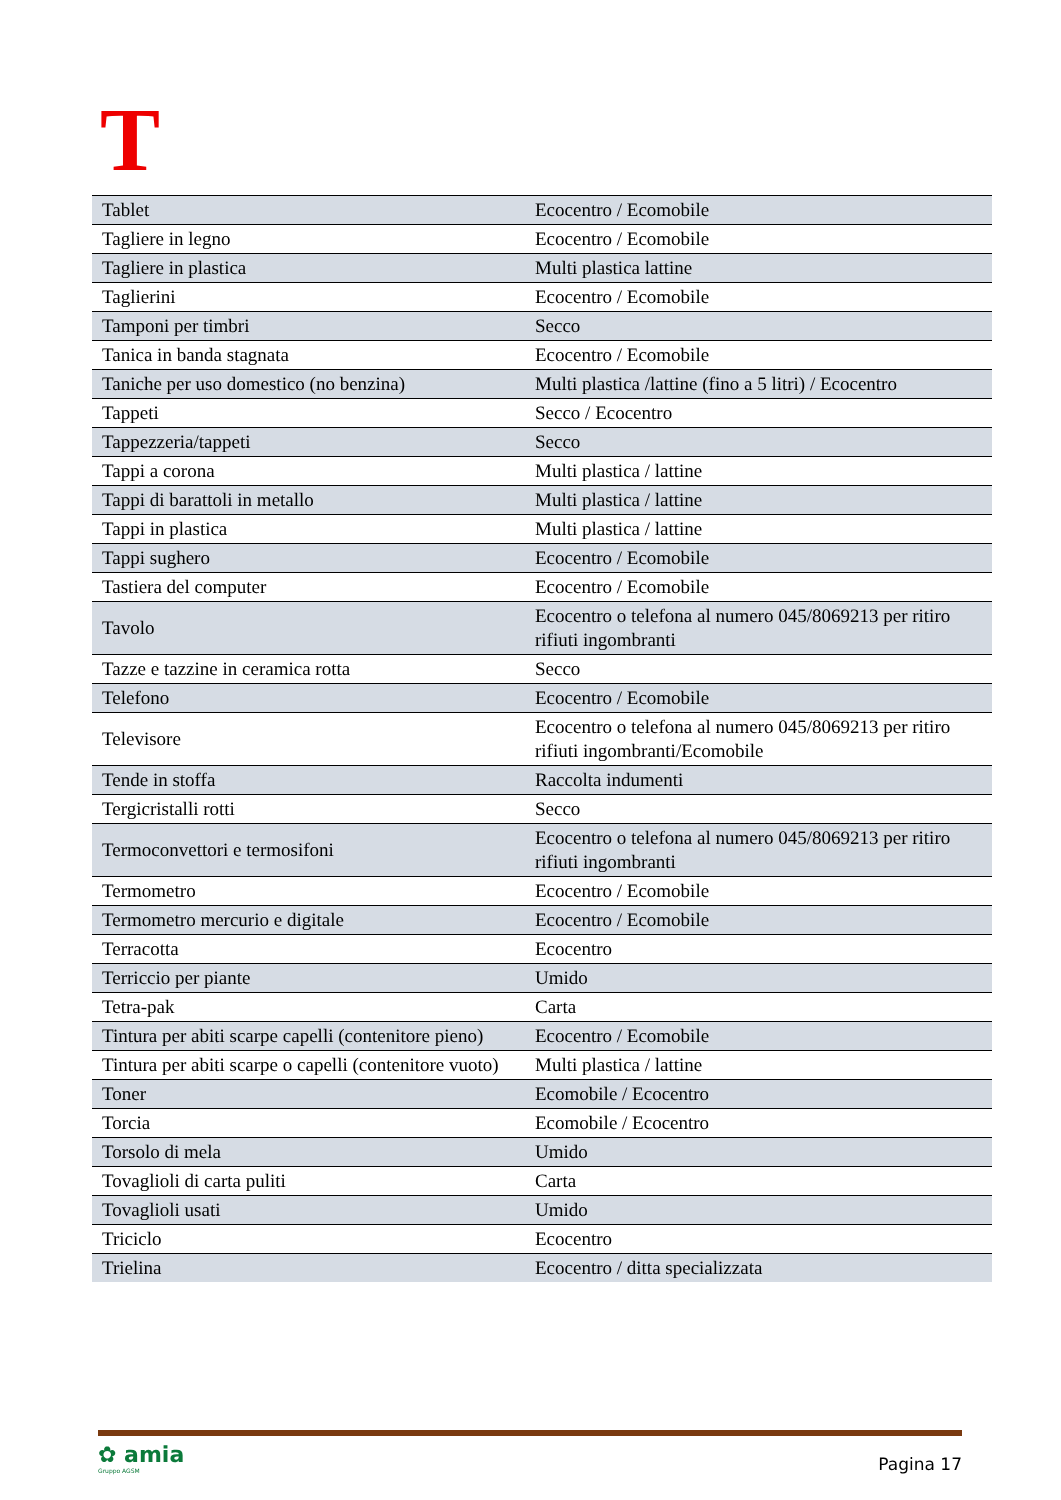T
| Tablet | Ecocentro / Ecomobile |
| Tagliere in legno | Ecocentro / Ecomobile |
| Tagliere in plastica | Multi plastica lattine |
| Taglierini | Ecocentro / Ecomobile |
| Tamponi per timbri | Secco |
| Tanica in banda stagnata | Ecocentro / Ecomobile |
| Taniche per uso domestico (no benzina) | Multi plastica /lattine (fino a 5 litri) / Ecocentro |
| Tappeti | Secco / Ecocentro |
| Tappezzeria/tappeti | Secco |
| Tappi a corona | Multi plastica / lattine |
| Tappi di barattoli in metallo | Multi plastica / lattine |
| Tappi in plastica | Multi plastica / lattine |
| Tappi sughero | Ecocentro / Ecomobile |
| Tastiera del computer | Ecocentro / Ecomobile |
| Tavolo | Ecocentro o telefona al numero 045/8069213 per ritiro rifiuti ingombranti |
| Tazze e tazzine in ceramica rotta | Secco |
| Telefono | Ecocentro / Ecomobile |
| Televisore | Ecocentro o telefona al numero 045/8069213 per ritiro rifiuti ingombranti/Ecomobile |
| Tende in stoffa | Raccolta indumenti |
| Tergicristalli rotti | Secco |
| Termoconvettori e termosifoni | Ecocentro o telefona al numero 045/8069213 per ritiro rifiuti ingombranti |
| Termometro | Ecocentro / Ecomobile |
| Termometro mercurio e digitale | Ecocentro / Ecomobile |
| Terracotta | Ecocentro |
| Terriccio per piante | Umido |
| Tetra-pak | Carta |
| Tintura per abiti scarpe capelli (contenitore pieno) | Ecocentro / Ecomobile |
| Tintura per abiti scarpe o capelli (contenitore vuoto) | Multi plastica / lattine |
| Toner | Ecomobile / Ecocentro |
| Torcia | Ecomobile / Ecocentro |
| Torsolo di mela | Umido |
| Tovaglioli di carta puliti | Carta |
| Tovaglioli usati | Umido |
| Triciclo | Ecocentro |
| Trielina | Ecocentro / ditta specializzata |
✿ amia
Gruppo AGSM
Pagina 17